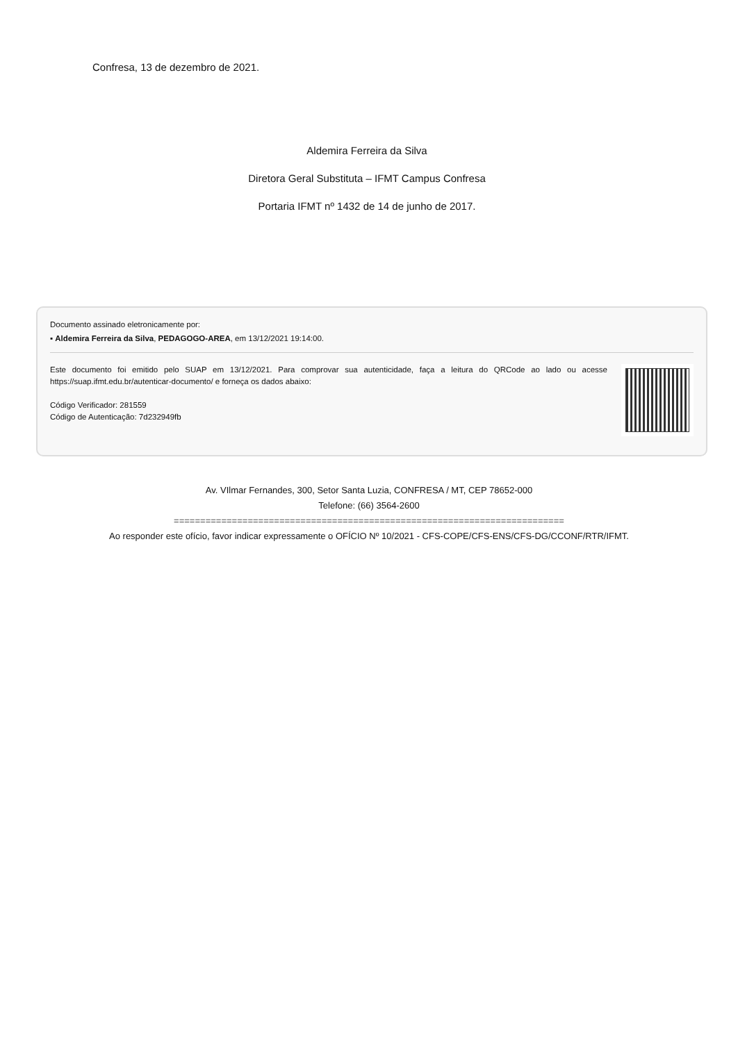Confresa, 13 de dezembro de 2021.
Aldemira Ferreira da Silva
Diretora Geral Substituta – IFMT Campus Confresa
Portaria IFMT nº 1432 de 14 de junho de 2017.
Documento assinado eletronicamente por:
▪ Aldemira Ferreira da Silva, PEDAGOGO-AREA, em 13/12/2021 19:14:00.
Este documento foi emitido pelo SUAP em 13/12/2021. Para comprovar sua autenticidade, faça a leitura do QRCode ao lado ou acesse https://suap.ifmt.edu.br/autenticar-documento/ e forneça os dados abaixo:
Código Verificador: 281559
Código de Autenticação: 7d232949fb
Av. VIlmar Fernandes, 300, Setor Santa Luzia, CONFRESA / MT, CEP 78652-000
Telefone: (66) 3564-2600
==========================================================================
Ao responder este ofício, favor indicar expressamente o OFÍCIO Nº 10/2021 - CFS-COPE/CFS-ENS/CFS-DG/CCONF/RTR/IFMT.